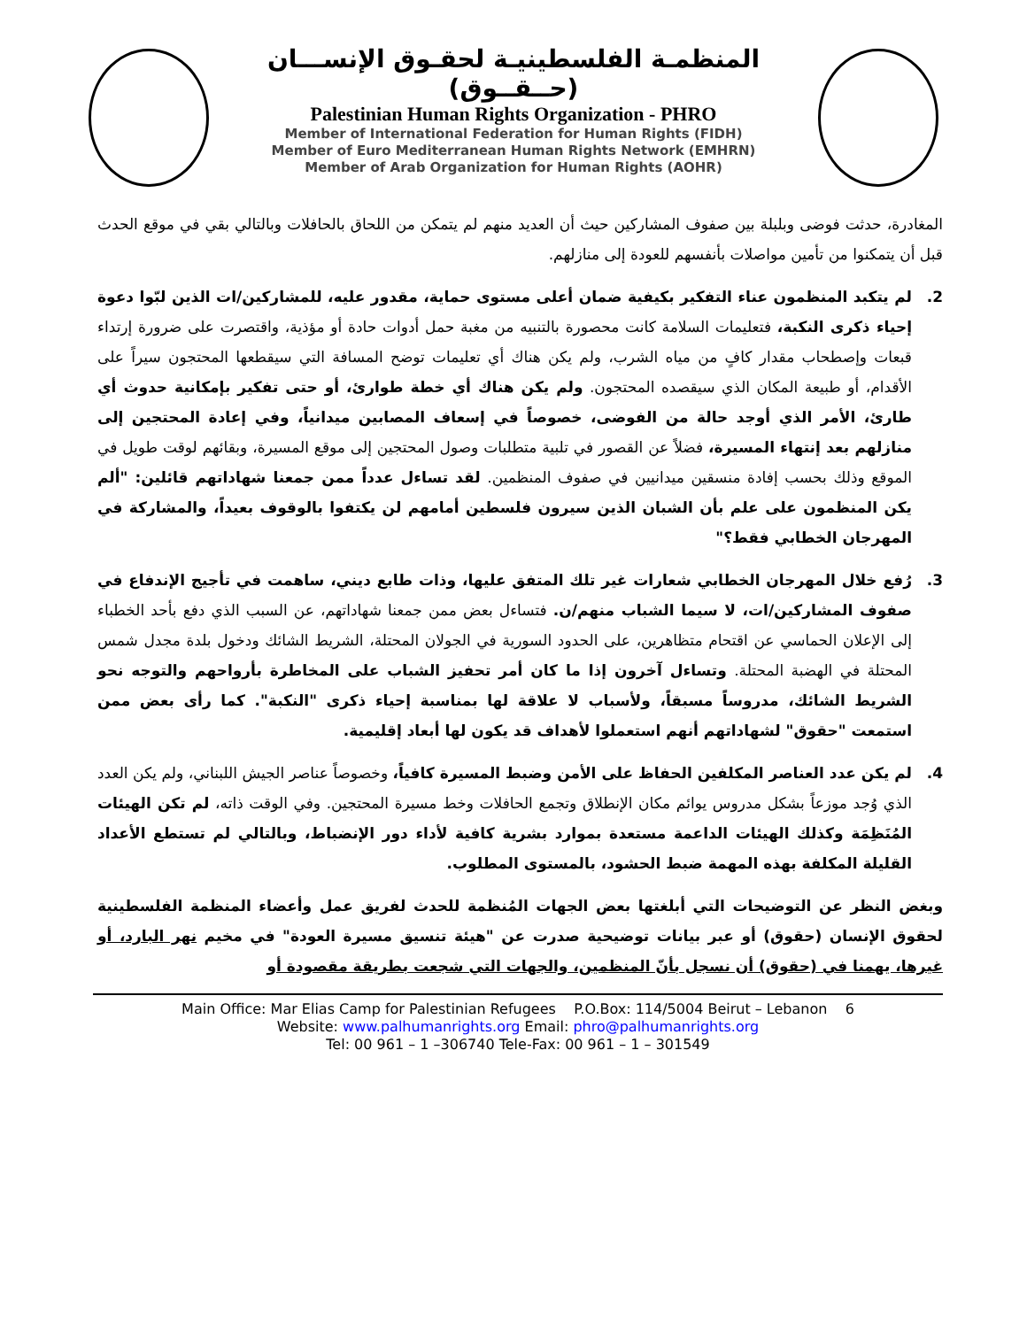المنظمـة الفلسطينيـة لحقـوق الإنســـان (حــقــوق)
Palestinian Human Rights Organization - PHRO
Member of International Federation for Human Rights (FIDH)
Member of Euro Mediterranean Human Rights Network (EMHRN)
Member of Arab Organization for Human Rights (AOHR)
المغادرة، حدثت فوضى وبلبلة بين صفوف المشاركين حيث أن العديد منهم لم يتمكن من اللحاق بالحافلات وبالتالي بقي في موقع الحدث قبل أن يتمكنوا من تأمين مواصلات بأنفسهم للعودة إلى منازلهم.
2. لم يتكبد المنظمون عناء التفكير بكيفية ضمان أعلى مستوى حماية، مقدور عليه، للمشاركين/ات الذين لبّوا دعوة إحياء ذكرى النكبة، فتعليمات السلامة كانت محصورة بالتنبيه من مغبة حمل أدوات حادة أو مؤذية، واقتصرت على ضرورة إرتداء قبعات وإصطحاب مقدار كافٍ من مياه الشرب، ولم يكن هناك أي تعليمات توضح المسافة التي سيقطعها المحتجون سيراً على الأقدام، أو طبيعة المكان الذي سيقصده المحتجون. ولم يكن هناك أي خطة طوارئ، أو حتى تفكير بإمكانية حدوث أي طارئ، الأمر الذي أوجد حالة من الفوضى، خصوصاً في إسعاف المصابين ميدانياً، وفي إعادة المحتجين إلى منازلهم بعد إنتهاء المسيرة، فضلاً عن القصور في تلبية متطلبات وصول المحتجين إلى موقع المسيرة، وبقائهم لوقت طويل في الموقع وذلك بحسب إفادة منسقين ميدانيين في صفوف المنظمين. لقد تساءل عدداً ممن جمعنا شهاداتهم قائلين: "ألم يكن المنظمون على علم بأن الشبان الذين سيرون فلسطين أمامهم لن يكتفوا بالوقوف بعيداً، والمشاركة في المهرجان الخطابي فقط؟"
3. رُفع خلال المهرجان الخطابي شعارات غير تلك المتفق عليها، وذات طابع ديني، ساهمت في تأجيج الإندفاع في صفوف المشاركين/ات، لا سيما الشباب منهم/ن. فتساءل بعض ممن جمعنا شهاداتهم، عن السبب الذي دفع بأحد الخطباء إلى الإعلان الحماسي عن اقتحام متظاهرين، على الحدود السورية في الجولان المحتلة، الشريط الشائك ودخول بلدة مجدل شمس المحتلة في الهضبة المحتلة. وتساءل آخرون إذا ما كان أمر تحفيز الشباب على المخاطرة بأرواحهم والتوجه نحو الشريط الشائك، مدروساً مسبقاً، ولأسباب لا علاقة لها بمناسبة إحياء ذكرى "النكبة". كما رأى بعض ممن استمعت "حقوق" لشهاداتهم أنهم استعملوا لأهداف قد يكون لها أبعاد إقليمية.
4. لم يكن عدد العناصر المكلفين الحفاظ على الأمن وضبط المسيرة كافياً، وخصوصاً عناصر الجيش اللبناني، ولم يكن العدد الذي وُجد موزعاً بشكل مدروس يوائم مكان الإنطلاق وتجمع الحافلات وخط مسيرة المحتجين. وفي الوقت ذاته، لم تكن الهيئات المُنَظِمَة وكذلك الهيئات الداعمة مستعدة بموارد بشرية كافية لأداء دور الإنضباط، وبالتالي لم تستطع الأعداد القليلة المكلفة بهذه المهمة ضبط الحشود، بالمستوى المطلوب.
وبغض النظر عن التوضيحات التي أبلغتها بعض الجهات المُنظمة للحدث لفريق عمل وأعضاء المنظمة الفلسطينية لحقوق الإنسان (حقوق) أو عبر بيانات توضيحية صدرت عن "هيئة تنسيق مسيرة العودة" في مخيم نهر البارد، أو غيرها، يهمنا في (حقوق) أن نسجل بأنّ المنظمين، والجهات التي شجعت بطريقة مقصودة أو
Main Office: Mar Elias Camp for Palestinian Refugees P.O.Box: 114/5004 Beirut – Lebanon 6
Website: www.palhumanrights.org Email: phro@palhumanrights.org
Tel: 00 961 – 1 –306740 Tele-Fax: 00 961 – 1 – 301549